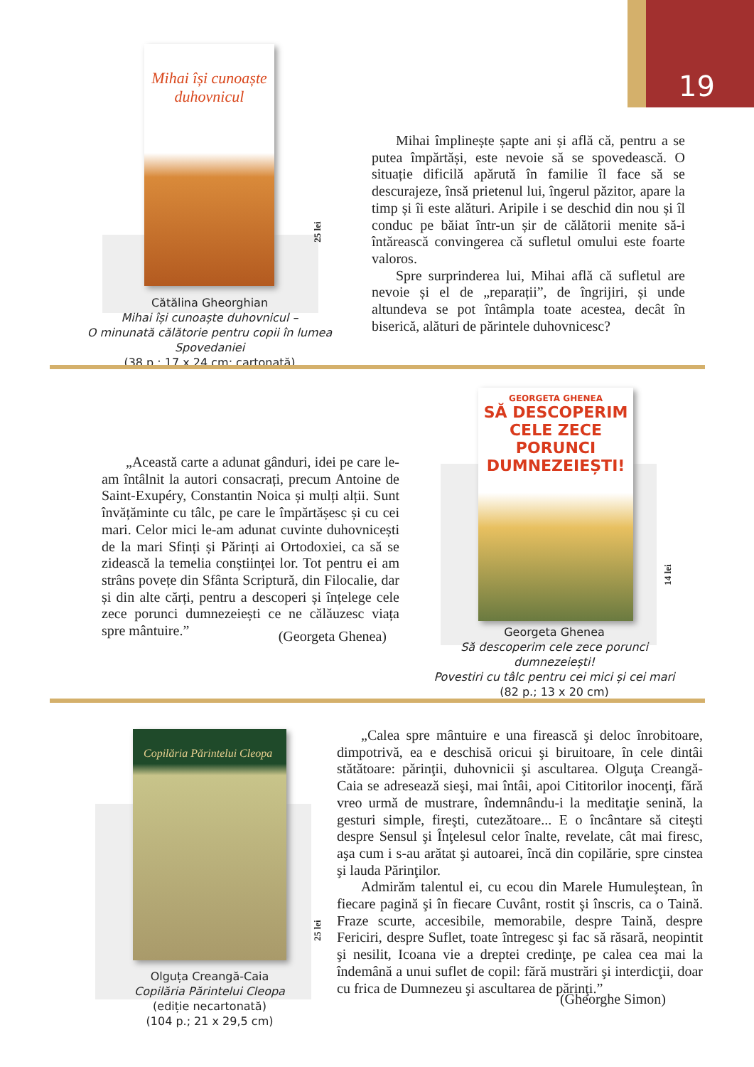19
Mihai își cunoaște duhovnicul
25 lei
Cătălina Gheorghian
Mihai își cunoaște duhovnicul –
O minunată călătorie pentru copii în lumea Spovedaniei
(38 p.; 17 x 24 cm; cartonată)
Mihai împlinește șapte ani și află că, pentru a se putea împărtăși, este nevoie să se spovedească. O situație dificilă apărută în familie îl face să se descurajeze, însă prietenul lui, îngerul păzitor, apare la timp și îi este alături. Aripile i se deschid din nou și îl conduc pe băiat într-un șir de călătorii menite să-i întărească convingerea că sufletul omului este foarte valoros.
Spre surprinderea lui, Mihai află că sufletul are nevoie și el de „reparații”, de îngrijiri, și unde altundeva se pot întâmpla toate acestea, decât în biserică, alături de părintele duhovnicesc?
„Această carte a adunat gânduri, idei pe care le-am întâlnit la autori consacrați, precum Antoine de Saint-Exupéry, Constantin Noica și mulți alții. Sunt învățăminte cu tâlc, pe care le împărtășesc și cu cei mari. Celor mici le-am adunat cuvinte duhovnicești de la mari Sfinți și Părinți ai Ortodoxiei, ca să se zidească la temelia conștiinței lor. Tot pentru ei am strâns povețe din Sfânta Scriptură, din Filocalie, dar și din alte cărți, pentru a descoperi și înțelege cele zece porunci dumnezeiești ce ne călăuzesc viața spre mântuire.”
(Georgeta Ghenea)
GEORGETA GHENEA
SĂ DESCOPERIM CELE ZECE PORUNCI DUMNEZEIEȘTI!
14 lei
Georgeta Ghenea
Să descoperim cele zece porunci dumnezeiești!
Povestiri cu tâlc pentru cei mici și cei mari
(82 p.; 13 x 20 cm)
Copilăria Părintelui Cleopa
25 lei
Olguța Creangă-Caia
Copilăria Părintelui Cleopa
(ediție necartonată)
(104 p.; 21 x 29,5 cm)
„Calea spre mântuire e una firească şi deloc înrobitoare, dimpotrivă, ea e deschisă oricui şi biruitoare, în cele dintâi stătătoare: părinţii, duhovnicii şi ascultarea. Olguţa Creangă-Caia se adresează sieşi, mai întâi, apoi Cititorilor inocenţi, fără vreo urmă de mustrare, îndemnându-i la meditaţie senină, la gesturi simple, fireşti, cutezătoare... E o încântare să citeşti despre Sensul şi Înţelesul celor înalte, revelate, cât mai firesc, aşa cum i s-au arătat şi autoarei, încă din copilărie, spre cinstea şi lauda Părinţilor.
Admirăm talentul ei, cu ecou din Marele Humuleştean, în fiecare pagină şi în fiecare Cuvânt, rostit şi înscris, ca o Taină. Fraze scurte, accesibile, memorabile, despre Taină, despre Fericiri, despre Suflet, toate întregesc şi fac să răsară, neopintit şi nesilit, Icoana vie a dreptei credinţe, pe calea cea mai la îndemână a unui suflet de copil: fără mustrări şi interdicţii, doar cu frica de Dumnezeu şi ascultarea de părinţi.”
(Gheorghe Simon)